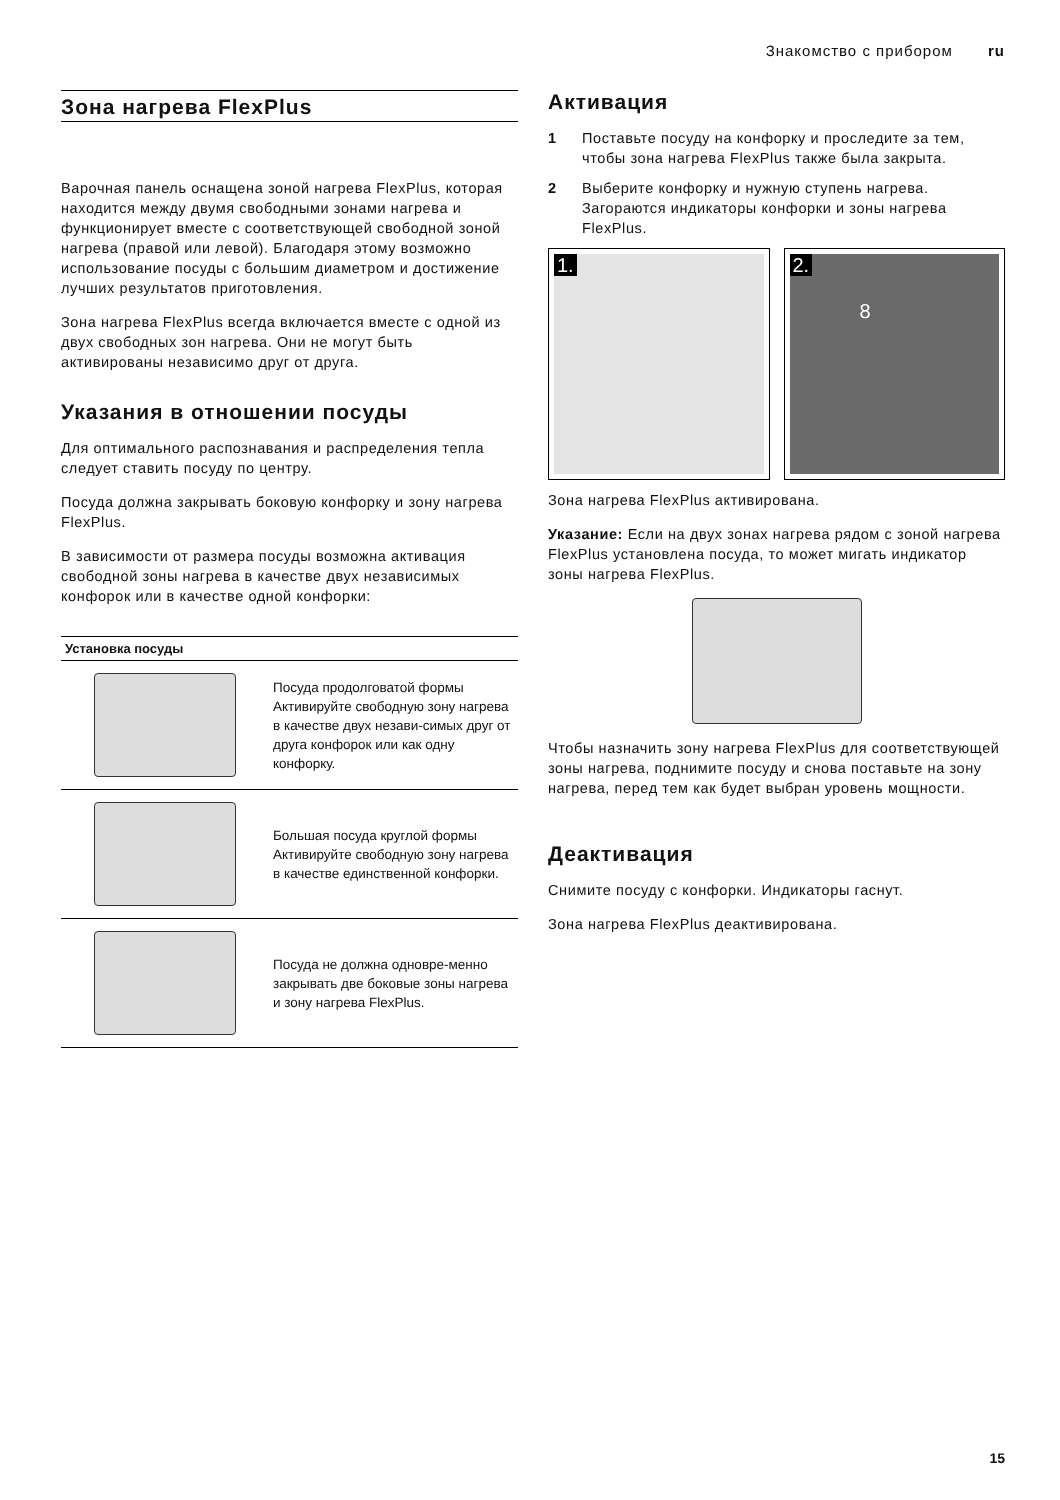Знакомство с прибором ru
Зона нагрева FlexPlus
Варочная панель оснащена зоной нагрева FlexPlus, которая находится между двумя свободными зонами нагрева и функционирует вместе с соответствующей свободной зоной нагрева (правой или левой). Благодаря этому возможно использование посуды с большим диаметром и достижение лучших результатов приготовления.
Зона нагрева FlexPlus всегда включается вместе с одной из двух свободных зон нагрева. Они не могут быть активированы независимо друг от друга.
Указания в отношении посуды
Для оптимального распознавания и распределения тепла следует ставить посуду по центру.
Посуда должна закрывать боковую конфорку и зону нагрева FlexPlus.
В зависимости от размера посуды возможна активация свободной зоны нагрева в качестве двух независимых конфорок или в качестве одной конфорки:
| Установка посуды | |
| --- | --- |
| | Посуда продолговатой формы Активируйте свободную зону нагрева в качестве двух незави-симых друг от друга конфорок или как одну конфорку. |
| | Большая посуда круглой формы Активируйте свободную зону нагрева в качестве единственной конфорки. |
| | Посуда не должна одновре-менно закрывать две боковые зоны нагрева и зону нагрева FlexPlus. |
Активация
1 Поставьте посуду на конфорку и проследите за тем, чтобы зона нагрева FlexPlus также была закрыта.
2 Выберите конфорку и нужную ступень нагрева. Загораются индикаторы конфорки и зоны нагрева FlexPlus.
1. 2.
8
Зона нагрева FlexPlus активирована.
Указание: Если на двух зонах нагрева рядом с зоной нагрева FlexPlus установлена посуда, то может мигать индикатор зоны нагрева FlexPlus.
Чтобы назначить зону нагрева FlexPlus для соответствующей зоны нагрева, поднимите посуду и снова поставьте на зону нагрева, перед тем как будет выбран уровень мощности.
Деактивация
Снимите посуду с конфорки. Индикаторы гаснут.
Зона нагрева FlexPlus деактивирована.
15